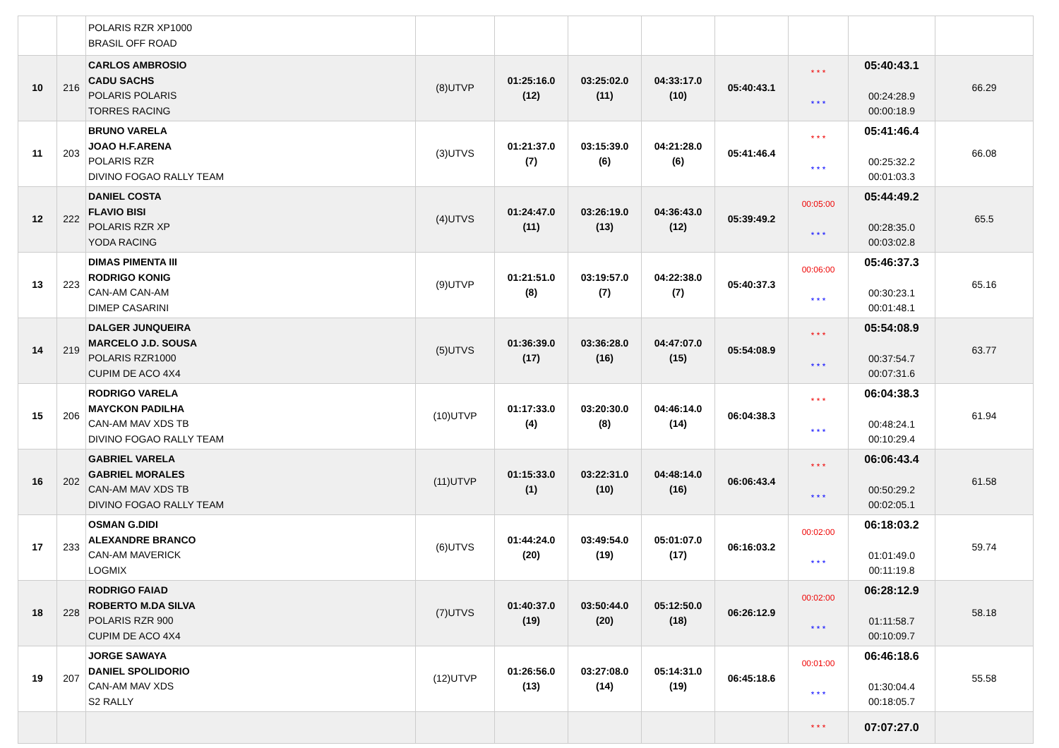| | | POLARIS RZR XP1000 BRASIL OFF ROAD | | | | | | | | |
| 10 | 216 | CARLOS AMBROSIO CADU SACHS POLARIS POLARIS TORRES RACING | (8)UTVP | 01:25:16.0 (12) | 03:25:02.0 (11) | 04:33:17.0 (10) | 05:40:43.1 | * * * * * * | 05:40:43.1 00:24:28.9 00:00:18.9 | 66.29 |
| 11 | 203 | BRUNO VARELA JOAO H.F.ARENA POLARIS RZR DIVINO FOGAO RALLY TEAM | (3)UTVS | 01:21:37.0 (7) | 03:15:39.0 (6) | 04:21:28.0 (6) | 05:41:46.4 | * * * * * * | 05:41:46.4 00:25:32.2 00:01:03.3 | 66.08 |
| 12 | 222 | DANIEL COSTA FLAVIO BISI POLARIS RZR XP YODA RACING | (4)UTVS | 01:24:47.0 (11) | 03:26:19.0 (13) | 04:36:43.0 (12) | 05:39:49.2 | 00:05:00 * * * | 05:44:49.2 00:28:35.0 00:03:02.8 | 65.5 |
| 13 | 223 | DIMAS PIMENTA III RODRIGO KONIG CAN-AM CAN-AM DIMEP CASARINI | (9)UTVP | 01:21:51.0 (8) | 03:19:57.0 (7) | 04:22:38.0 (7) | 05:40:37.3 | 00:06:00 * * * | 05:46:37.3 00:30:23.1 00:01:48.1 | 65.16 |
| 14 | 219 | DALGER JUNQUEIRA MARCELO J.D. SOUSA POLARIS RZR1000 CUPIM DE ACO 4X4 | (5)UTVS | 01:36:39.0 (17) | 03:36:28.0 (16) | 04:47:07.0 (15) | 05:54:08.9 | * * * * * * | 05:54:08.9 00:37:54.7 00:07:31.6 | 63.77 |
| 15 | 206 | RODRIGO VARELA MAYCKON PADILHA CAN-AM MAV XDS TB DIVINO FOGAO RALLY TEAM | (10)UTVP | 01:17:33.0 (4) | 03:20:30.0 (8) | 04:46:14.0 (14) | 06:04:38.3 | * * * * * * | 06:04:38.3 00:48:24.1 00:10:29.4 | 61.94 |
| 16 | 202 | GABRIEL VARELA GABRIEL MORALES CAN-AM MAV XDS TB DIVINO FOGAO RALLY TEAM | (11)UTVP | 01:15:33.0 (1) | 03:22:31.0 (10) | 04:48:14.0 (16) | 06:06:43.4 | * * * * * * | 06:06:43.4 00:50:29.2 00:02:05.1 | 61.58 |
| 17 | 233 | OSMAN G.DIDI ALEXANDRE BRANCO CAN-AM MAVERICK LOGMIX | (6)UTVS | 01:44:24.0 (20) | 03:49:54.0 (19) | 05:01:07.0 (17) | 06:16:03.2 | 00:02:00 * * * | 06:18:03.2 01:01:49.0 00:11:19.8 | 59.74 |
| 18 | 228 | RODRIGO FAIAD ROBERTO M.DA SILVA POLARIS RZR 900 CUPIM DE ACO 4X4 | (7)UTVS | 01:40:37.0 (19) | 03:50:44.0 (20) | 05:12:50.0 (18) | 06:26:12.9 | 00:02:00 * * * | 06:28:12.9 01:11:58.7 00:10:09.7 | 58.18 |
| 19 | 207 | JORGE SAWAYA DANIEL SPOLIDORIO CAN-AM MAV XDS S2 RALLY | (12)UTVP | 01:26:56.0 (13) | 03:27:08.0 (14) | 05:14:31.0 (19) | 06:45:18.6 | 00:01:00 * * * | 06:46:18.6 01:30:04.4 00:18:05.7 | 55.58 |
| | | | | | | | | * * * | 07:07:27.0 | |